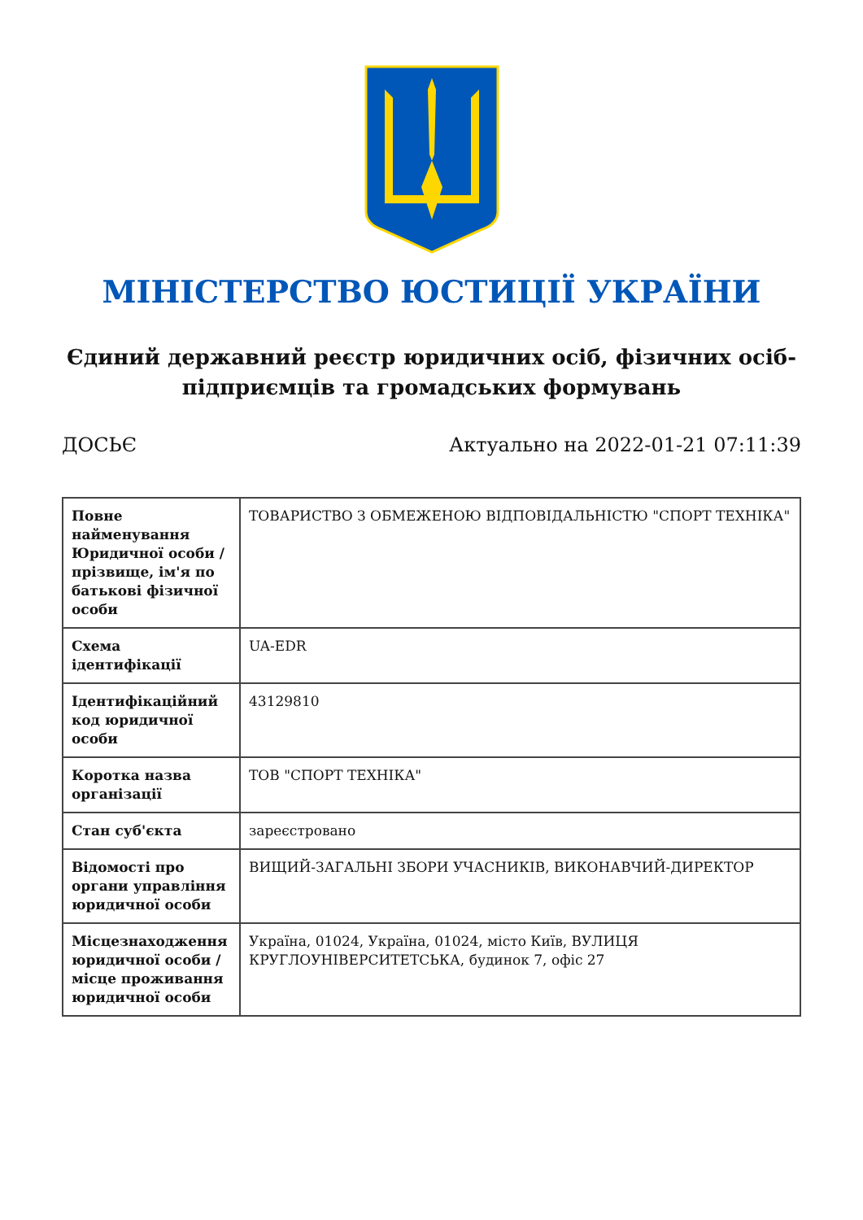МІНІСТЕРСТВО ЮСТИЦІЇ УКРАЇНИ
Єдиний державний реєстр юридичних осіб, фізичних осіб-підприємців та громадських формувань
ДОСЬЄ Актуально на 2022-01-21 07:11:39
| Повне найменування Юридичної особи / прізвище, ім'я по батькові фізичної особи | ТОВАРИСТВО З ОБМЕЖЕНОЮ ВІДПОВІДАЛЬНІСТЮ "СПОРТ ТЕХНІКА" |
| Схема ідентифікації | UA-EDR |
| Ідентифікаційний код юридичної особи | 43129810 |
| Коротка назва організації | ТОВ "СПОРТ ТЕХНІКА" |
| Стан суб'єкта | зареєстровано |
| Відомості про органи управління юридичної особи | ВИЩИЙ-ЗАГАЛЬНІ ЗБОРИ УЧАСНИКІВ, ВИКОНАВЧИЙ-ДИРЕКТОР |
| Місцезнаходження юридичної особи / місце проживання юридичної особи | Україна, 01024, Україна, 01024, місто Київ, ВУЛИЦЯ КРУГЛОУНІВЕРСИТЕТСЬКА, будинок 7, офіс 27 |